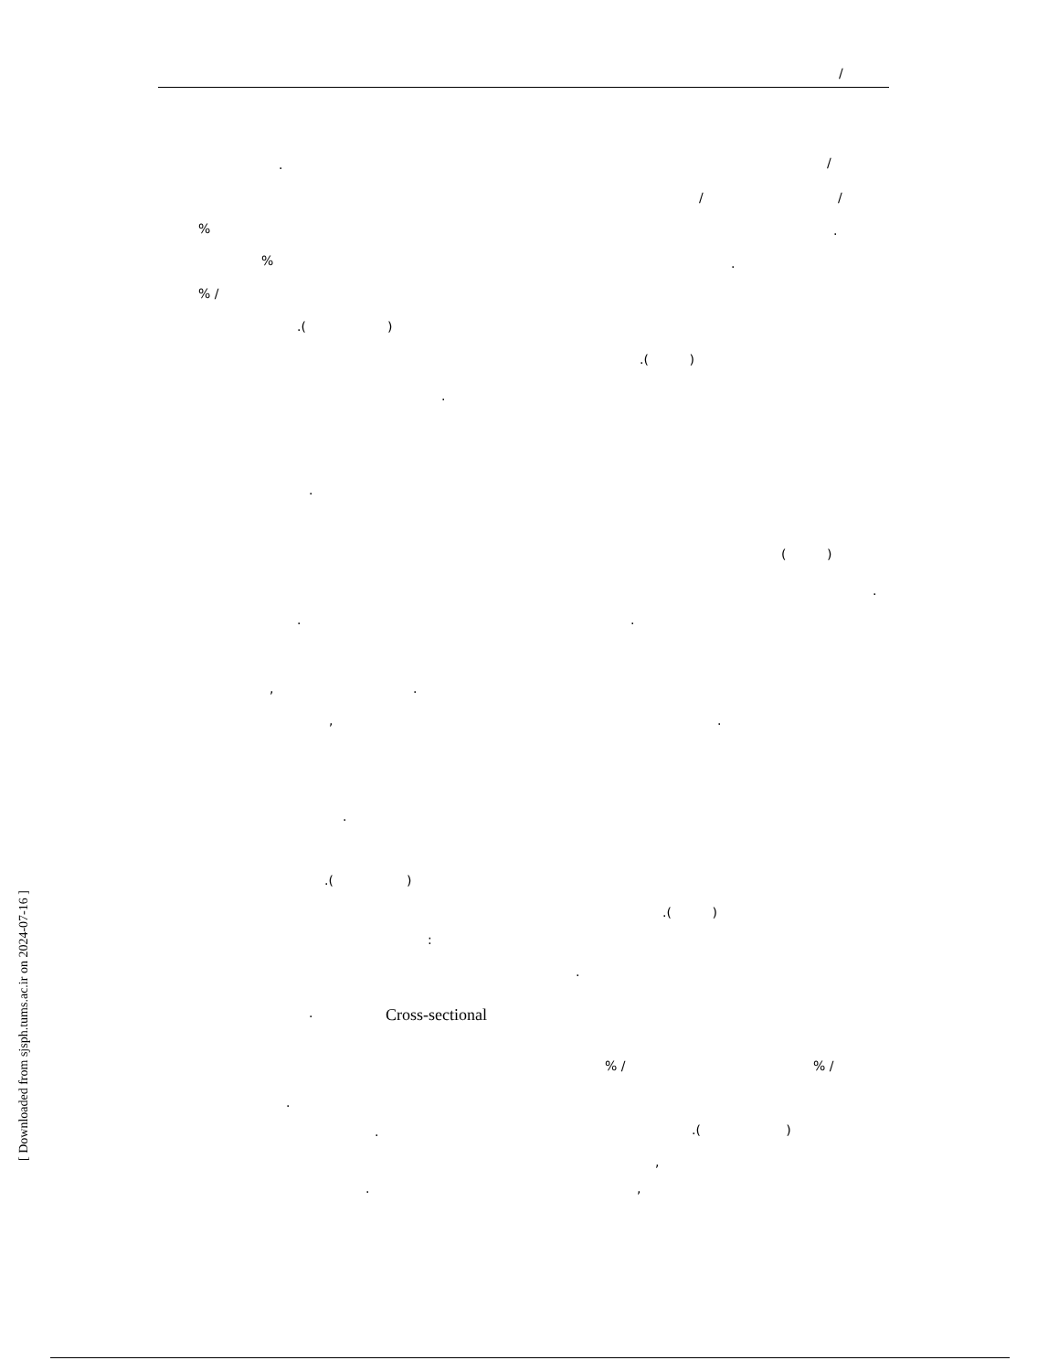/
.
/
/
/
%
.
%
.
% /
.( )
.( )
.
.
( )
.
.
.
,
.
,
.
.
.( )
.( )
:
.
.
Cross-sectional
% /
% /
.
.
.( )
,
.
,
[ Downloaded from sjsph.tums.ac.ir on 2024-07-16 ]